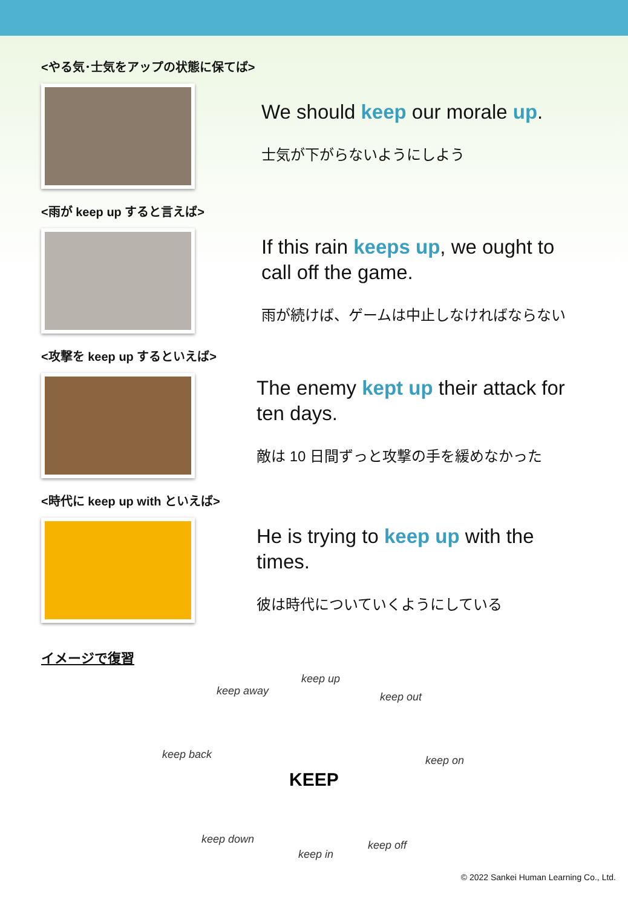<やる気･士気をアップの状態に保てば>
We should keep our morale up.
士気が下がらないようにしよう
<雨が keep up すると言えば>
If this rain keeps up, we ought to call off the game.
雨が続けば、ゲームは中止しなければならない
<攻撃を keep up するといえば>
The enemy kept up their attack for ten days.
敵は 10 日間ずっと攻撃の手を緩めなかった
<時代に keep up with といえば>
He is trying to keep up with the times.
彼は時代についていくようにしている
イメージで復習
keep up
keep away keep out
keep back
KEEP
keep on
keep down
keep in
keep off
© 2022 Sankei Human Learning Co., Ltd.